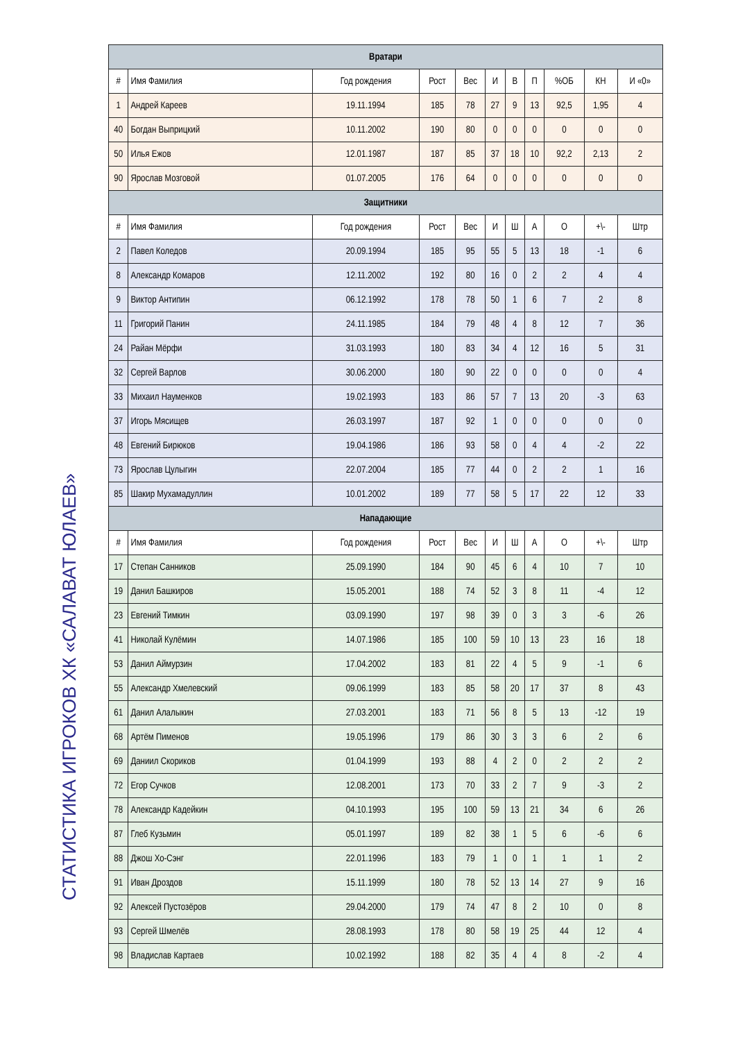СТАТИСТИКА ИГРОКОВ ХК «САЛАВАТ ЮЛАЕВ»
| Вратари | | | | | | | | | | |
| --- | --- | --- | --- | --- | --- | --- | --- | --- | --- | --- |
| # | Имя Фамилия | Год рождения | Рост | Вес | И | В | П | %ОБ | КН | И «0» |
| 1 | Андрей Кареев | 19.11.1994 | 185 | 78 | 27 | 9 | 13 | 92,5 | 1,95 | 4 |
| 40 | Богдан Выприцкий | 10.11.2002 | 190 | 80 | 0 | 0 | 0 | 0 | 0 | 0 |
| 50 | Илья Ежов | 12.01.1987 | 187 | 85 | 37 | 18 | 10 | 92,2 | 2,13 | 2 |
| 90 | Ярослав Мозговой | 01.07.2005 | 176 | 64 | 0 | 0 | 0 | 0 | 0 | 0 |
| Защитники | | | | | | | | | | |
| # | Имя Фамилия | Год рождения | Рост | Вес | И | Ш | А | О | +\- | Штр |
| 2 | Павел Коледов | 20.09.1994 | 185 | 95 | 55 | 5 | 13 | 18 | -1 | 6 |
| 8 | Александр Комаров | 12.11.2002 | 192 | 80 | 16 | 0 | 2 | 2 | 4 | 4 |
| 9 | Виктор Антипин | 06.12.1992 | 178 | 78 | 50 | 1 | 6 | 7 | 2 | 8 |
| 11 | Григорий Панин | 24.11.1985 | 184 | 79 | 48 | 4 | 8 | 12 | 7 | 36 |
| 24 | Райан Мёрфи | 31.03.1993 | 180 | 83 | 34 | 4 | 12 | 16 | 5 | 31 |
| 32 | Сергей Варлов | 30.06.2000 | 180 | 90 | 22 | 0 | 0 | 0 | 0 | 4 |
| 33 | Михаил Науменков | 19.02.1993 | 183 | 86 | 57 | 7 | 13 | 20 | -3 | 63 |
| 37 | Игорь Мясищев | 26.03.1997 | 187 | 92 | 1 | 0 | 0 | 0 | 0 | 0 |
| 48 | Евгений Бирюков | 19.04.1986 | 186 | 93 | 58 | 0 | 4 | 4 | -2 | 22 |
| 73 | Ярослав Цулыгин | 22.07.2004 | 185 | 77 | 44 | 0 | 2 | 2 | 1 | 16 |
| 85 | Шакир Мухамадуллин | 10.01.2002 | 189 | 77 | 58 | 5 | 17 | 22 | 12 | 33 |
| Нападающие | | | | | | | | | | |
| # | Имя Фамилия | Год рождения | Рост | Вес | И | Ш | А | О | +\- | Штр |
| 17 | Степан Санников | 25.09.1990 | 184 | 90 | 45 | 6 | 4 | 10 | 7 | 10 |
| 19 | Данил Башкиров | 15.05.2001 | 188 | 74 | 52 | 3 | 8 | 11 | -4 | 12 |
| 23 | Евгений Тимкин | 03.09.1990 | 197 | 98 | 39 | 0 | 3 | 3 | -6 | 26 |
| 41 | Николай Кулёмин | 14.07.1986 | 185 | 100 | 59 | 10 | 13 | 23 | 16 | 18 |
| 53 | Данил Аймурзин | 17.04.2002 | 183 | 81 | 22 | 4 | 5 | 9 | -1 | 6 |
| 55 | Александр Хмелевский | 09.06.1999 | 183 | 85 | 58 | 20 | 17 | 37 | 8 | 43 |
| 61 | Данил Алалыкин | 27.03.2001 | 183 | 71 | 56 | 8 | 5 | 13 | -12 | 19 |
| 68 | Артём Пименов | 19.05.1996 | 179 | 86 | 30 | 3 | 3 | 6 | 2 | 6 |
| 69 | Даниил Скориков | 01.04.1999 | 193 | 88 | 4 | 2 | 0 | 2 | 2 | 2 |
| 72 | Егор Сучков | 12.08.2001 | 173 | 70 | 33 | 2 | 7 | 9 | -3 | 2 |
| 78 | Александр Кадейкин | 04.10.1993 | 195 | 100 | 59 | 13 | 21 | 34 | 6 | 26 |
| 87 | Глеб Кузьмин | 05.01.1997 | 189 | 82 | 38 | 1 | 5 | 6 | -6 | 6 |
| 88 | Джош Хо-Сэнг | 22.01.1996 | 183 | 79 | 1 | 0 | 1 | 1 | 1 | 2 |
| 91 | Иван Дроздов | 15.11.1999 | 180 | 78 | 52 | 13 | 14 | 27 | 9 | 16 |
| 92 | Алексей Пустозёров | 29.04.2000 | 179 | 74 | 47 | 8 | 2 | 10 | 0 | 8 |
| 93 | Сергей Шмелёв | 28.08.1993 | 178 | 80 | 58 | 19 | 25 | 44 | 12 | 4 |
| 98 | Владислав Картаев | 10.02.1992 | 188 | 82 | 35 | 4 | 4 | 8 | -2 | 4 |